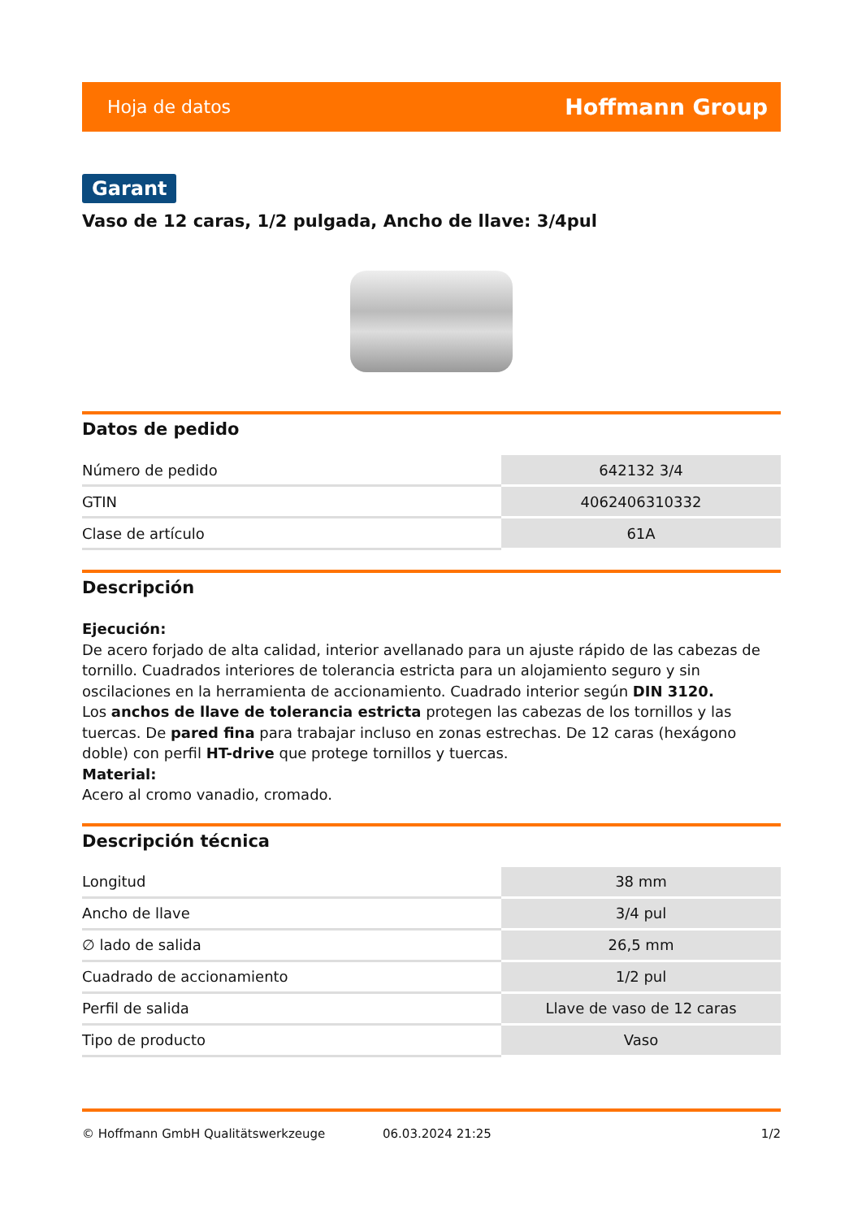Hoja de datos Hoffmann Group
Garant
Vaso de 12 caras, 1/2 pulgada, Ancho de llave: 3/4pul
Datos de pedido
| Número de pedido | 642132 3/4 |
| GTIN | 4062406310332 |
| Clase de artículo | 61A |
Descripción
Ejecución:
De acero forjado de alta calidad, interior avellanado para un ajuste rápido de las cabezas de tornillo. Cuadrados interiores de tolerancia estricta para un alojamiento seguro y sin oscilaciones en la herramienta de accionamiento. Cuadrado interior según DIN 3120.
Los anchos de llave de tolerancia estricta protegen las cabezas de los tornillos y las tuercas. De pared fina para trabajar incluso en zonas estrechas. De 12 caras (hexágono doble) con perfil HT-drive que protege tornillos y tuercas.
Material:
Acero al cromo vanadio, cromado.
Descripción técnica
| Longitud | 38 mm |
| Ancho de llave | 3/4 pul |
| ∅ lado de salida | 26,5 mm |
| Cuadrado de accionamiento | 1/2 pul |
| Perfil de salida | Llave de vaso de 12 caras |
| Tipo de producto | Vaso |
© Hoffmann GmbH Qualitätswerkzeuge 06.03.2024 21:25 1/2